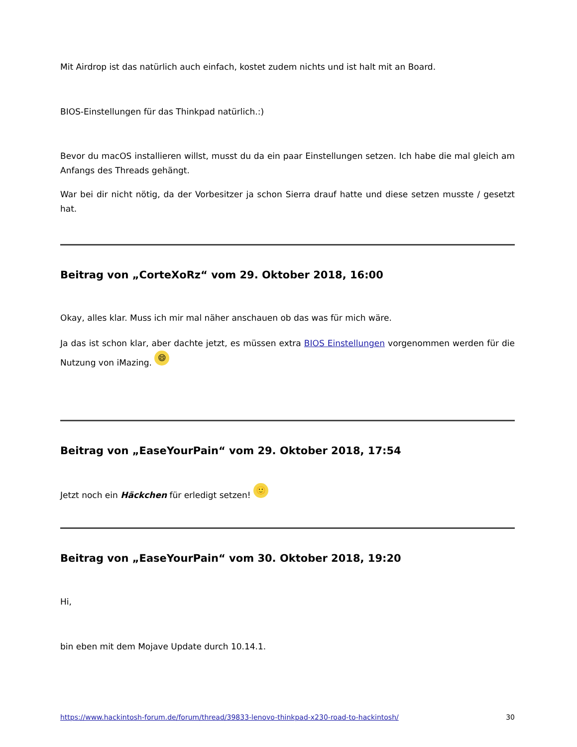Mit Airdrop ist das natürlich auch einfach, kostet zudem nichts und ist halt mit an Board.
BIOS-Einstellungen für das Thinkpad natürlich.:)
Bevor du macOS installieren willst, musst du da ein paar Einstellungen setzen. Ich habe die mal gleich am Anfangs des Threads gehängt.
War bei dir nicht nötig, da der Vorbesitzer ja schon Sierra drauf hatte und diese setzen musste / gesetzt hat.
Beitrag von „CorteXoRz“ vom 29. Oktober 2018, 16:00
Okay, alles klar. Muss ich mir mal näher anschauen ob das was für mich wäre.
Ja das ist schon klar, aber dachte jetzt, es müssen extra BIOS Einstellungen vorgenommen werden für die Nutzung von iMazing. 😄
Beitrag von „EaseYourPain“ vom 29. Oktober 2018, 17:54
Jetzt noch ein Häckchen für erledigt setzen! 🙂
Beitrag von „EaseYourPain“ vom 30. Oktober 2018, 19:20
Hi,
bin eben mit dem Mojave Update durch 10.14.1.
https://www.hackintosh-forum.de/forum/thread/39833-lenovo-thinkpad-x230-road-to-hackintosh/ 30